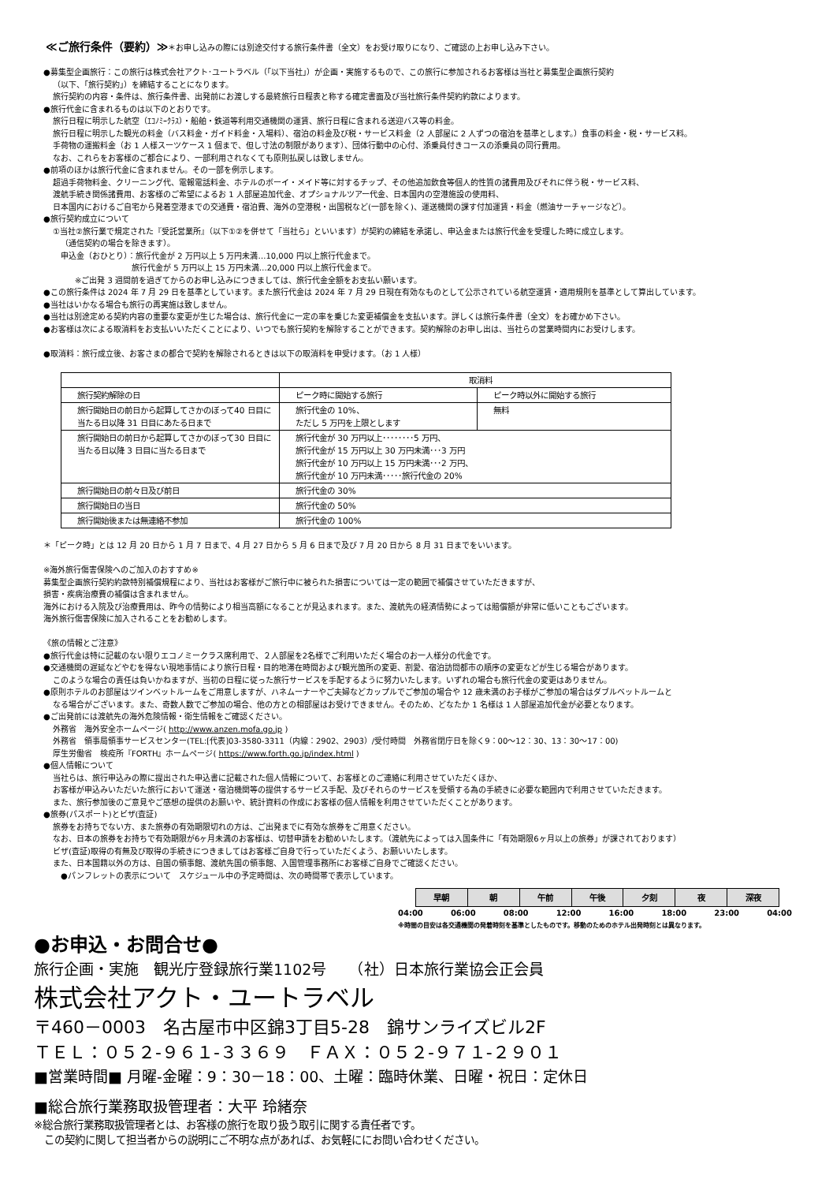≪ご旅行条件（要約）≫
＊お申し込みの際には別途交付する旅行条件書（全文）をお受け取りになり、ご確認の上お申し込み下さい。
●募集型企画旅行：この旅行は株式会社アクト･ユートラベル（「以下当社」）が企画・実施するもので、この旅行に参加されるお客様は当社と募集型企画旅行契約
（以下、「旅行契約」）を締結することになります。
旅行契約の内容・条件は、旅行条件書、出発前にお渡しする最終旅行日程表と称する確定書面及び当社旅行条件契約約款によります。
●旅行代金に含まれるものは以下のとおりです。
旅行日程に明示した航空（ｴｺﾉﾐｰｸﾗｽ）・船舶・鉄道等利用交通機関の運賃、旅行日程に含まれる送迎バス等の料金。
旅行日程に明示した観光の料金（バス料金・ガイド料金・入場料）、宿泊の料金及び税・サービス料金（2 人部屋に 2 人ずつの宿泊を基準とします。）食事の料金・税・サービス料。
手荷物の運搬料金（お 1 人様スーツケース 1 個まで、但し寸法の制限があります）、団体行動中の心付、添乗員付きコースの添乗員の同行費用。
なお、これらをお客様のご都合により、一部利用されなくても原則払戻しは致しません。
●前項のほかは旅行代金に含まれません。その一部を例示します。
超過手荷物料金、クリーニング代、電報電話料金、ホテルのボーイ・メイド等に対するチップ、その他追加飲食等個人的性質の諸費用及びそれに伴う税・サービス料、
渡航手続き関係諸費用、お客様のご希望によるお 1 人部屋追加代金、オプショナルツアー代金、日本国内の空港施設の使用料、
日本国内におけるご自宅から発着空港までの交通費・宿泊費、海外の空港税・出国税など(一部を除く)、運送機関の課す付加運賃・料金（燃油サーチャージなど）。
●旅行契約成立について
①当社②旅行業で規定された『受託営業所』（以下①②を併せて「当社ら」といいます）が契約の締結を承諾し、申込金または旅行代金を受理した時に成立します。
（通信契約の場合を除きます）。
申込金（おひとり）：旅行代金が 2 万円以上 5 万円未満…10,000 円以上旅行代金まで。
旅行代金が 5 万円以上 15 万円未満…20,000 円以上旅行代金まで。
※ご出発 3 週間前を過ぎてからのお申し込みにつきましては、旅行代金全額をお支払い願います。
●この旅行条件は 2024 年 7 月 29 日を基準としています。また旅行代金は 2024 年 7 月 29 日現在有効なものとして公示されている航空運賃・適用規則を基準として算出しています。
●当社はいかなる場合も旅行の再実施は致しません。
●当社は別途定める契約内容の重要な変更が生じた場合は、旅行代金に一定の率を乗じた変更補償金を支払います。詳しくは旅行条件書（全文）をお確かめ下さい。
●お客様は次による取消料をお支払いいただくことにより、いつでも旅行契約を解除することができます。契約解除のお申し出は、当社らの営業時間内にお受けします。
●取消料：旅行成立後、お客さまの都合で契約を解除されるときは以下の取消料を申受けます。（お 1 人様）
| | 取消料 | |
| --- | --- | --- |
| 旅行契約解除の日 | ピーク時に開始する旅行 | ピーク時以外に開始する旅行 |
| 旅行開始日の前日から起算してさかのぼって40 日目に当たる日以降 31 日目にあたる日まで | 旅行代金の 10%、 ただし 5 万円を上限とします | 無料 |
| 旅行開始日の前日から起算してさかのぼって30 日目に当たる日以降 3 日目に当たる日まで | 旅行代金が 30 万円以上････････5 万円、 旅行代金が 15 万円以上 30 万円未満･･･3 万円 旅行代金が 10 万円以上 15 万円未満･･･2 万円、 旅行代金が 10 万円未満･････旅行代金の 20% | |
| 旅行開始日の前々日及び前日 | 旅行代金の 30% | |
| 旅行開始日の当日 | 旅行代金の 50% | |
| 旅行開始後または無連絡不参加 | 旅行代金の 100% | |
＊「ピーク時」とは 12 月 20 日から 1 月 7 日まで、4 月 27 日から 5 月 6 日まで及び 7 月 20 日から 8 月 31 日までをいいます。
※海外旅行傷害保険へのご加入のおすすめ※
募集型企画旅行契約約款特別補償規程により、当社はお客様がご旅行中に被られた損害については一定の範囲で補償させていただきますが、
損害・疾病治療費の補償は含まれません。
海外における入院及び治療費用は、昨今の情勢により相当高額になることが見込まれます。また、渡航先の経済情勢によっては賠償額が非常に低いこともございます。
海外旅行傷害保険に加入されることをお勧めします。
《旅の情報とご注意》
●旅行代金は特に記載のない限りエコノミークラス席利用で、２人部屋を2名様でご利用いただく場合のお一人様分の代金です。
●交通機関の遅延などやむを得ない現地事情により旅行日程・目的地滞在時間および観光箇所の変更、割愛、宿泊訪問都市の順序の変更などが生じる場合があります。
このような場合の責任は負いかねますが、当初の日程に従った旅行サービスを手配するように努力いたします。いずれの場合も旅行代金の変更はありません。
●原則ホテルのお部屋はツインベットルームをご用意しますが、ハネムーナーやご夫婦などカップルでご参加の場合や 12 歳未満のお子様がご参加の場合はダブルベットルームと
なる場合がございます。また、奇数人数でご参加の場合、他の方との相部屋はお受けできません。そのため、どなたか 1 名様は 1 人部屋追加代金が必要となります。
●ご出発前には渡航先の海外危険情報・衛生情報をご確認ください。
外務省　海外安全ホームページ( http://www.anzen.mofa.go.jp )
外務省　領事局領事サービスセンター(TEL:[代表]03-3580-3311（内線：2902、2903）/受付時間　外務省閉庁日を除く9：00～12：30、13：30～17：00)
厚生労働省　検疫所『FORTH』ホームページ( https://www.forth.go.jp/index.html )
●個人情報について
当社らは、旅行申込みの際に提出された申込書に記載された個人情報について、お客様とのご連絡に利用させていただくほか、
お客様が申込みいただいた旅行において運送・宿泊機関等の提供するサービス手配、及びそれらのサービスを受領する為の手続きに必要な範囲内で利用させていただきます。
また、旅行参加後のご意見やご感想の提供のお願いや、統計資料の作成にお客様の個人情報を利用させていただくことがあります。
●旅券(パスポート)とビザ(査証)
旅券をお持ちでない方、また旅券の有効期限切れの方は、ご出発までに有効な旅券をご用意ください。
なお、日本の旅券をお持ちで有効期限が6ヶ月未満のお客様は、切替申請をお勧めいたします。（渡航先によっては入国条件に「有効期限6ヶ月以上の旅券」が課されております）
ビザ(査証)取得の有無及び取得の手続きにつきましてはお客様ご自身で行っていただくよう、お願いいたします。
また、日本国籍以外の方は、自国の領事館、渡航先国の領事館、入国管理事務所にお客様ご自身でご確認ください。
●パンフレットの表示について　スケジュール中の予定時間は、次の時間帯で表示しています。
| 早朝 | 朝 | 午前 | 午後 | 夕刻 | 夜 | 深夜 |
04:00 06:00 08:00 12:00 16:00 18:00 23:00 04:00
※時間の目安は各交通機関の発着時刻を基準としたものです。移動のためのホテル出発時刻とは異なります。
●お申込・お問合せ●
旅行企画・実施　観光庁登録旅行業1102号　　（社）日本旅行業協会正会員
株式会社アクト・ユートラベル
〒460－0003　名古屋市中区錦3丁目5-28　錦サンライズビル2F
ＴＥＬ：０５２-９６１-３３６９　ＦＡＸ：０５２-９７１-２９０１
■営業時間■ 月曜-金曜：9：30－18：00、土曜：臨時休業、日曜・祝日：定休日
■総合旅行業務取扱管理者：大平 玲緒奈
※総合旅行業務取扱管理者とは、お客様の旅行を取り扱う取引に関する責任者です。
　この契約に関して担当者からの説明にご不明な点があれば、お気軽ににお問い合わせください。